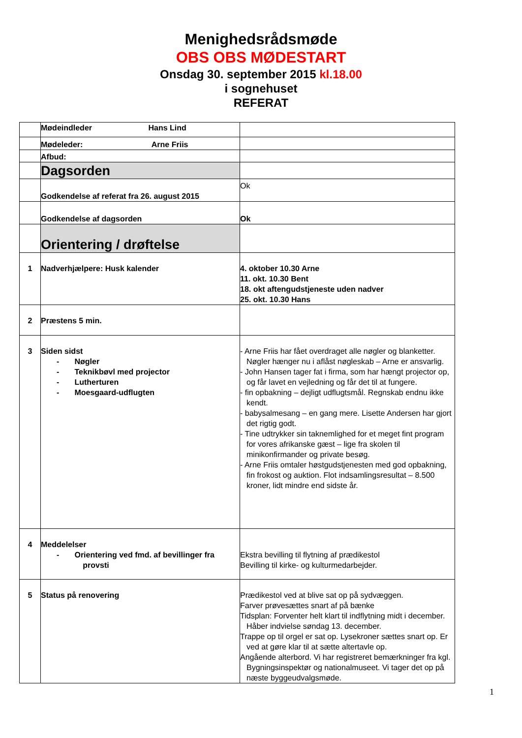Menighedsrådsmøde
OBS OBS MØDESTART
Onsdag 30. september 2015 kl.18.00
i sognehuset
REFERAT
| | Mødeindleder Hans Lind | |
| | Mødeleder: Arne Friis | |
| | Afbud: | |
| | Dagsorden | |
| | Godkendelse af referat fra 26. august 2015 | Ok |
| | Godkendelse af dagsorden | Ok |
| | Orientering / drøftelse | |
| 1 | Nadverhjælpere: Husk kalender | 4. oktober 10.30 Arne 11. okt. 10.30 Bent 18. okt aftengudstjeneste uden nadver 25. okt. 10.30 Hans |
| 2 | Præstens 5 min. | |
| 3 | Siden sidst - Nøgler - Teknikbøvl med projector - Lutherturen - Moesgaard-udflugten | - Arne Friis har fået overdraget alle nøgler og blanketter. Nøgler hænger nu i aflåst nøgleskab – Arne er ansvarlig. - John Hansen tager fat i firma, som har hængt projector op, og får lavet en vejledning og får det til at fungere. - fin opbakning – dejligt udflugtsmål. Regnskab endnu ikke kendt. - babysalmesang – en gang mere. Lisette Andersen har gjort det rigtig godt. - Tine udtrykker sin taknemlighed for et meget fint program for vores afrikanske gæst – lige fra skolen til minikonfirmander og private besøg. - Arne Friis omtaler høstgudstjenesten med god opbakning, fin frokost og auktion. Flot indsamlingsresultat – 8.500 kroner, lidt mindre end sidste år. |
| 4 | Meddelelser - Orientering ved fmd. af bevillinger fra provsti | Ekstra bevilling til flytning af prædikestol Bevilling til kirke- og kulturmedarbejder. |
| 5 | Status på renovering | Prædikestol ved at blive sat op på sydvæggen. Farver prøvesættes snart af på bænke Tidsplan: Forventer helt klart til indflytning midt i december. Håber indvielse søndag 13. december. Trappe op til orgel er sat op. Lysekroner sættes snart op. Er ved at gøre klar til at sætte altertavle op. Angående alterbord. Vi har registreret bemærkninger fra kgl. Bygningsinspektør og nationalmuseet. Vi tager det op på næste byggeudvalgsmøde. |
1